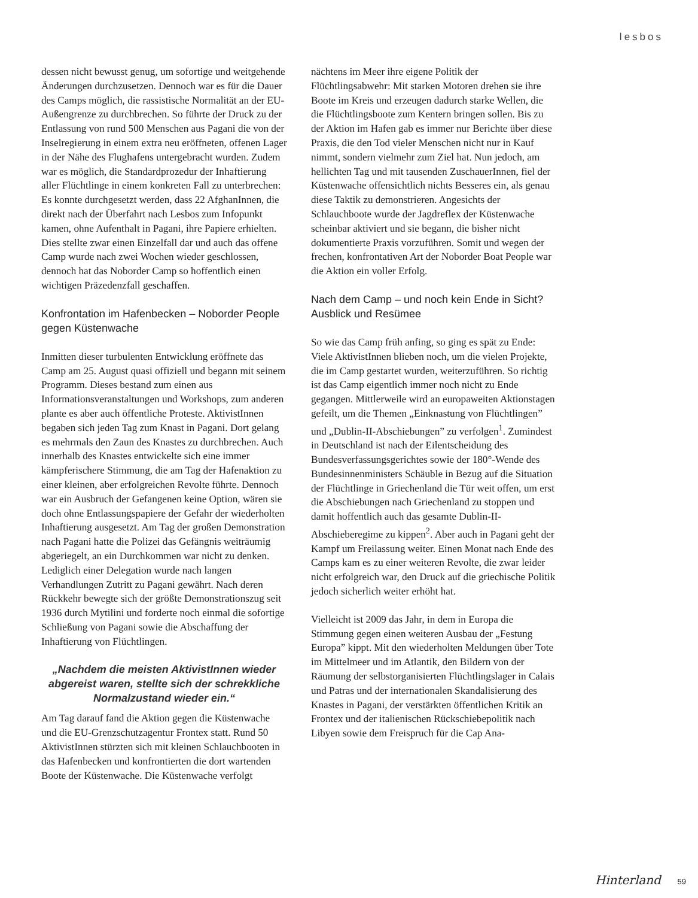lesbos
dessen nicht bewusst genug, um sofortige und weitgehende Änderungen durchzusetzen. Dennoch war es für die Dauer des Camps möglich, die rassistische Normalität an der EU-Außengrenze zu durchbrechen. So führte der Druck zu der Entlassung von rund 500 Menschen aus Pagani die von der Inselregierung in einem extra neu eröffneten, offenen Lager in der Nähe des Flughafens untergebracht wurden. Zudem war es möglich, die Standardprozedur der Inhaftierung aller Flüchtlinge in einem konkreten Fall zu unterbrechen: Es konnte durchgesetzt werden, dass 22 AfghanInnen, die direkt nach der Überfahrt nach Lesbos zum Infopunkt kamen, ohne Aufenthalt in Pagani, ihre Papiere erhielten. Dies stellte zwar einen Einzelfall dar und auch das offene Camp wurde nach zwei Wochen wieder geschlossen, dennoch hat das Noborder Camp so hoffentlich einen wichtigen Präzedenzfall geschaffen.
Konfrontation im Hafenbecken – Noborder People gegen Küstenwache
Inmitten dieser turbulenten Entwicklung eröffnete das Camp am 25. August quasi offiziell und begann mit seinem Programm. Dieses bestand zum einen aus Informationsveranstaltungen und Workshops, zum anderen plante es aber auch öffentliche Proteste. AktivistInnen begaben sich jeden Tag zum Knast in Pagani. Dort gelang es mehrmals den Zaun des Knastes zu durchbrechen. Auch innerhalb des Knastes entwickelte sich eine immer kämpferischere Stimmung, die am Tag der Hafenaktion zu einer kleinen, aber erfolgreichen Revolte führte. Dennoch war ein Ausbruch der Gefangenen keine Option, wären sie doch ohne Entlassungspapiere der Gefahr der wiederholten Inhaftierung ausgesetzt. Am Tag der großen Demonstration nach Pagani hatte die Polizei das Gefängnis weiträumig abgeriegelt, an ein Durchkommen war nicht zu denken. Lediglich einer Delegation wurde nach langen Verhandlungen Zutritt zu Pagani gewährt. Nach deren Rückkehr bewegte sich der größte Demonstrationszug seit 1936 durch Mytilini und forderte noch einmal die sofortige Schließung von Pagani sowie die Abschaffung der Inhaftierung von Flüchtlingen.
„Nachdem die meisten AktivistInnen wieder abgereist waren, stellte sich der schrekkliche Normalzustand wieder ein.“
Am Tag darauf fand die Aktion gegen die Küstenwache und die EU-Grenzschutzagentur Frontex statt. Rund 50 AktivistInnen stürzten sich mit kleinen Schlauchbooten in das Hafenbecken und konfrontierten die dort wartenden Boote der Küstenwache. Die Küstenwache verfolgt
nächtens im Meer ihre eigene Politik der Flüchtlingsabwehr: Mit starken Motoren drehen sie ihre Boote im Kreis und erzeugen dadurch starke Wellen, die die Flüchtlingsboote zum Kentern bringen sollen. Bis zu der Aktion im Hafen gab es immer nur Berichte über diese Praxis, die den Tod vieler Menschen nicht nur in Kauf nimmt, sondern vielmehr zum Ziel hat. Nun jedoch, am hellichten Tag und mit tausenden ZuschauerInnen, fiel der Küstenwache offensichtlich nichts Besseres ein, als genau diese Taktik zu demonstrieren. Angesichts der Schlauchboote wurde der Jagdreflex der Küstenwache scheinbar aktiviert und sie begann, die bisher nicht dokumentierte Praxis vorzuführen. Somit und wegen der frechen, konfrontativen Art der Noborder Boat People war die Aktion ein voller Erfolg.
Nach dem Camp – und noch kein Ende in Sicht? Ausblick und Resümee
So wie das Camp früh anfing, so ging es spät zu Ende: Viele AktivistInnen blieben noch, um die vielen Projekte, die im Camp gestartet wurden, weiterzuführen. So richtig ist das Camp eigentlich immer noch nicht zu Ende gegangen. Mittlerweile wird an europaweiten Aktionstagen gefeilt, um die Themen „Einknastung von Flüchtlingen” und „Dublin-II-Abschiebungen” zu verfolgen<sup>1</sup>. Zumindest in Deutschland ist nach der Eilentscheidung des Bundesverfassungsgerichtes sowie der 180°-Wende des Bundesinnenministers Schäuble in Bezug auf die Situation der Flüchtlinge in Griechenland die Tür weit offen, um erst die Abschiebungen nach Griechenland zu stoppen und damit hoffentlich auch das gesamte Dublin-II-Abschieberegime zu kippen<sup>2</sup>. Aber auch in Pagani geht der Kampf um Freilassung weiter. Einen Monat nach Ende des Camps kam es zu einer weiteren Revolte, die zwar leider nicht erfolgreich war, den Druck auf die griechische Politik jedoch sicherlich weiter erhöht hat.
Vielleicht ist 2009 das Jahr, in dem in Europa die Stimmung gegen einen weiteren Ausbau der „Festung Europa” kippt. Mit den wiederholten Meldungen über Tote im Mittelmeer und im Atlantik, den Bildern von der Räumung der selbstorganisierten Flüchtlingslager in Calais und Patras und der internationalen Skandalisierung des Knastes in Pagani, der verstärkten öffentlichen Kritik an Frontex und der italienischen Rückschiebepolitik nach Libyen sowie dem Freispruch für die Cap Ana-
Hinterland 59